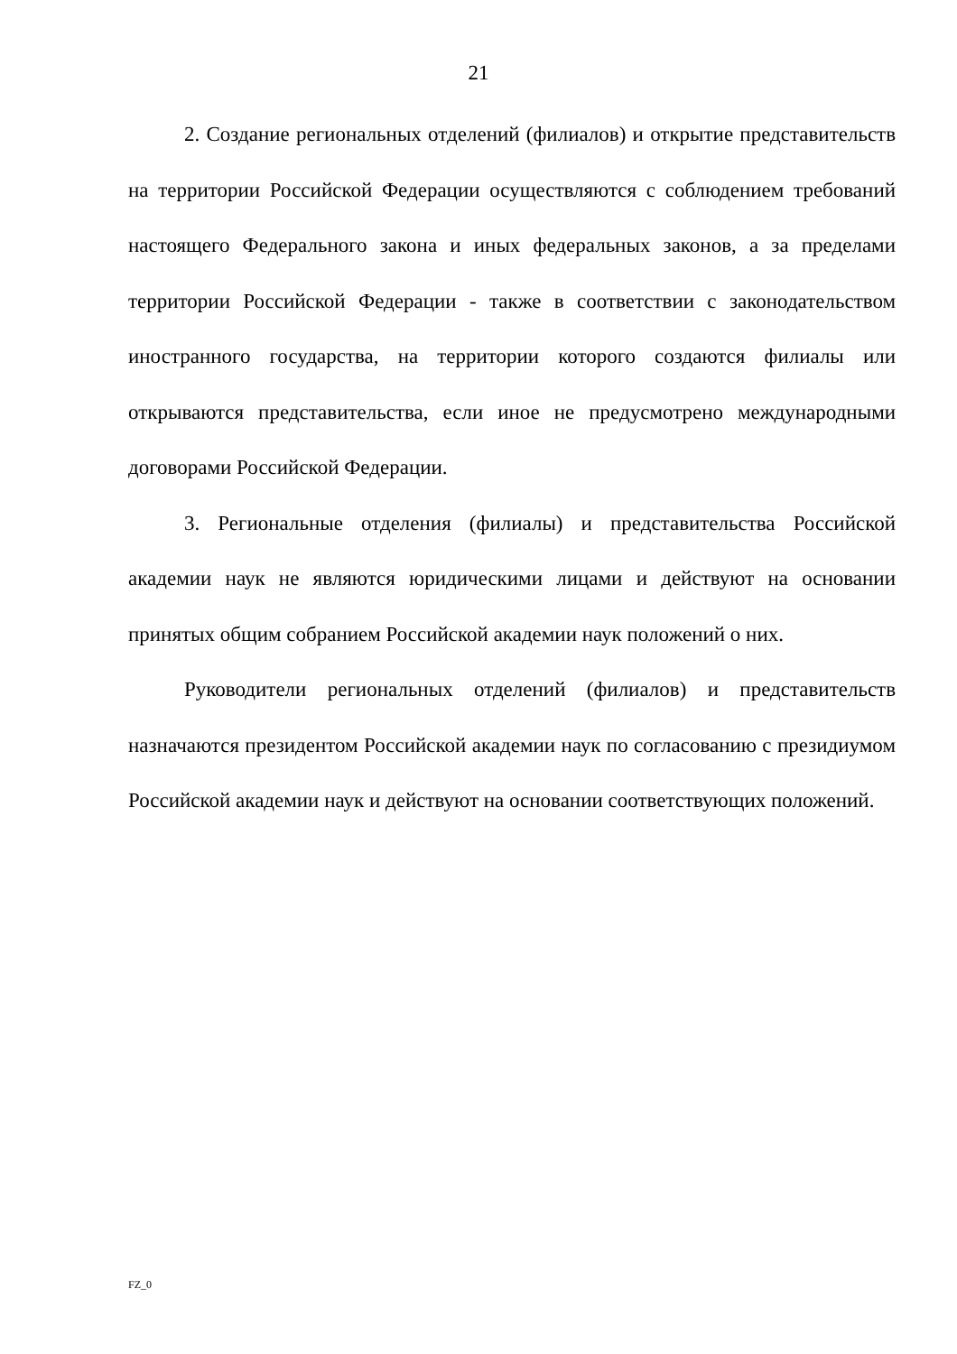21
2. Создание региональных отделений (филиалов) и открытие представительств на территории Российской Федерации осуществляются с соблюдением требований настоящего Федерального закона и иных федеральных законов, а за пределами территории Российской Федерации - также в соответствии с законодательством иностранного государства, на территории которого создаются филиалы или открываются представительства, если иное не предусмотрено международными договорами Российской Федерации.
3. Региональные отделения (филиалы) и представительства Российской академии наук не являются юридическими лицами и действуют на основании принятых общим собранием Российской академии наук положений о них.
Руководители региональных отделений (филиалов) и представительств назначаются президентом Российской академии наук по согласованию с президиумом Российской академии наук и действуют на основании соответствующих положений.
FZ_0